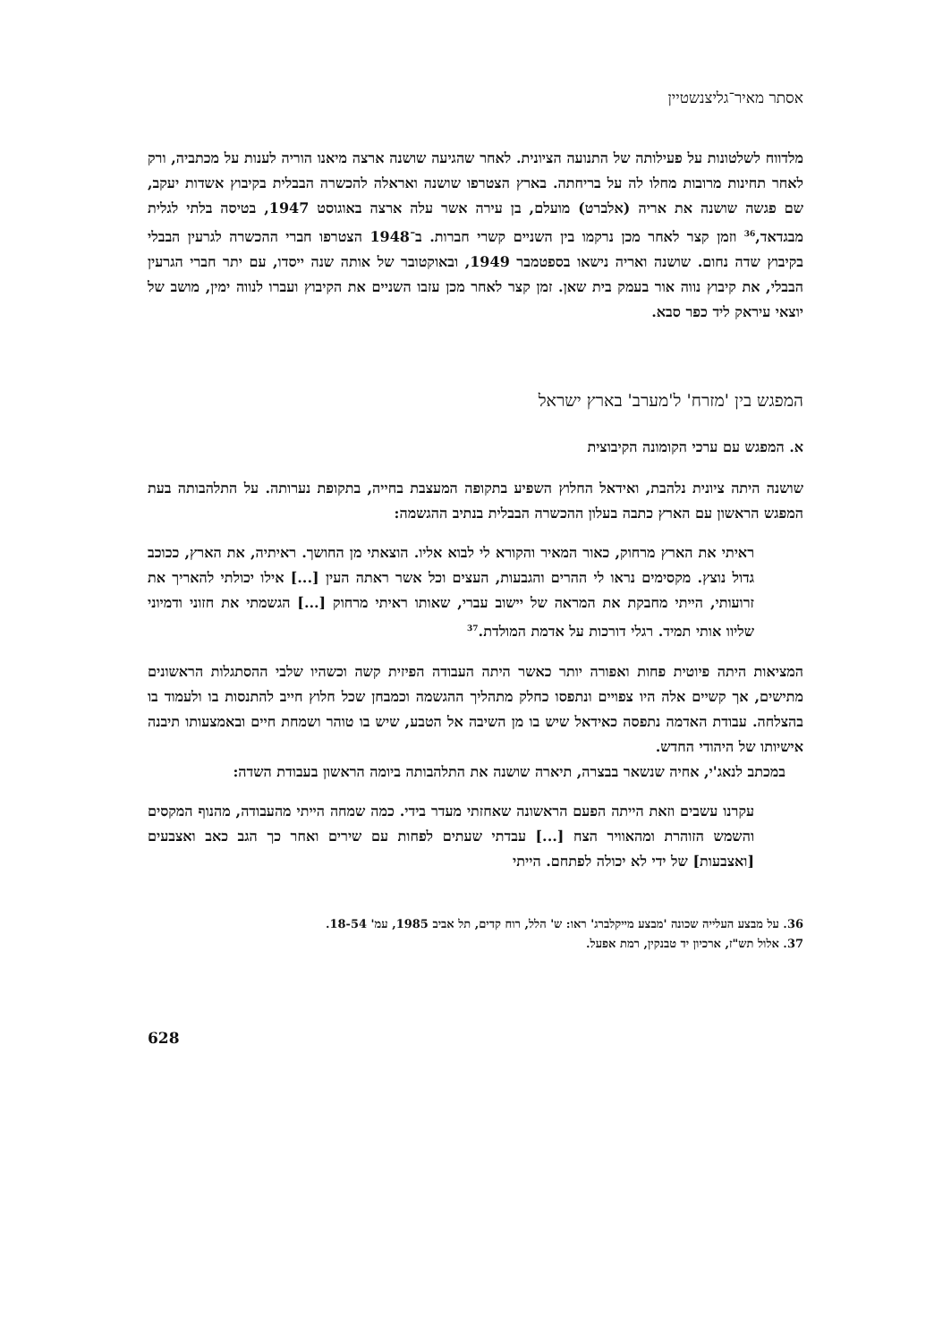אסתר מאיר־גליצנשטיין
מלדווח לשלטונות על פעילותה של התנועה הציונית. לאחר שהגיעה שושנה ארצה מיאנו הוריה לענות על מכתביה, ורק לאחר תחינות מרובות מחלו לה על בריחתה. בארץ הצטרפו שושנה ואראלה להכשרה הבבלית בקיבוץ אשדות יעקב, שם פגשה שושנה את אריה (אלברט) מועלם, בן עירה אשר עלה ארצה באוגוסט 1947, בטיסה בלתי לגלית מבגדאד,<sup>36</sup> וזמן קצר לאחר מכן נרקמו בין השניים קשרי חברות. ב־1948 הצטרפו חברי ההכשרה לגרעין הבבלי בקיבוץ שדה נחום. שושנה ואריה נישאו בספטמבר 1949, ובאוקטובר של אותה שנה ייסדו, עם יתר חברי הגרעין הבבלי, את קיבוץ נווה אור בעמק בית שאן. זמן קצר לאחר מכן עזבו השניים את הקיבוץ ועברו לנווה ימין, מושב של יוצאי עיראק ליד כפר סבא.
המפגש בין 'מזרח' ל'מערב' בארץ ישראל
א. המפגש עם ערכי הקומונה הקיבוצית
שושנה היתה ציונית נלהבת, ואידאל החלוץ השפיע בתקופה המעצבת בחייה, בתקופת נערותה. על התלהבותה בעת המפגש הראשון עם הארץ כתבה בעלון ההכשרה הבבלית בנתיב ההגשמה:
ראיתי את הארץ מרחוק, כאור המאיר והקורא לי לבוא אליו. הוצאתי מן החושך. ראיתיה, את הארץ, ככוכב גדול נוצץ. מקסימים נראו לי ההרים והגבעות, העצים וכל אשר ראתה העין [...] אילו יכולתי להאריך את זרועותי, הייתי מחבקת את המראה של יישוב עברי, שאותו ראיתי מרחוק [...] הגשמתי את חזוני ודמיוני שליוו אותי תמיד. רגלי דורכות על אדמת המולדת.<sup>37</sup>
המציאות היתה פיוטית פחות ואפורה יותר כאשר היתה העבודה הפיזית קשה וכשהיו שלבי ההסתגלות הראשונים מתישים, אך קשיים אלה היו צפויים ונתפסו כחלק מתהליך ההגשמה וכמבחן שכל חלוץ חייב להתנסות בו ולעמוד בו בהצלחה. עבודת האדמה נתפסה כאידאל שיש בו מן השיבה אל הטבע, שיש בו טוהר ושמחת חיים ובאמצעותו תיבנה אישיותו של היהודי החדש.
במכתב לנאג'י, אחיה שנשאר בבצרה, תיארה שושנה את התלהבותה ביומה הראשון בעבודת השדה:
עקרנו עשבים וזאת הייתה הפעם הראשונה שאחזתי מעדר בידי. כמה שמחה הייתי מהעבודה, מהנוף המקסים והשמש הזוהרת ומהאוויר הצח [...] עבדתי שעתים לפחות עם שירים ואחר כך הגב כאב ואצבעים [ואצבעות] של ידי לא יכולה לפתחם. הייתי
36. על מבצע העלייה שכונה 'מבצע מייקלברג' ראו: ש' הלל, רוח קדים, תל אביב 1985, עמ' 18-54.
37. אלול תש"ז, ארכיון יד טבנקין, רמת אפעל.
628